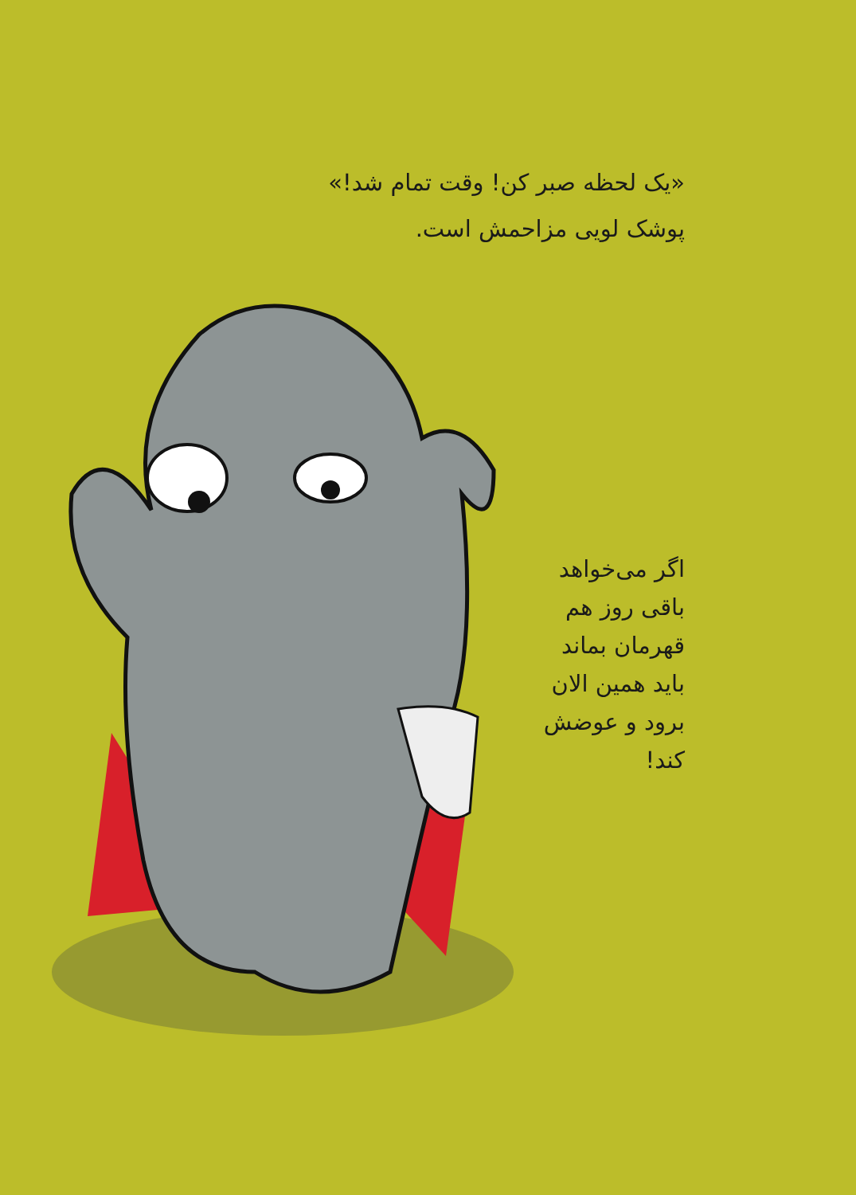«یک لحظه صبر کن! وقت تمام شد!»
پوشک لویی مزاحمش است.
اگر می‌خواهد
باقی روز هم
قهرمان بماند
باید همین الان
برود و عوضش
کند!